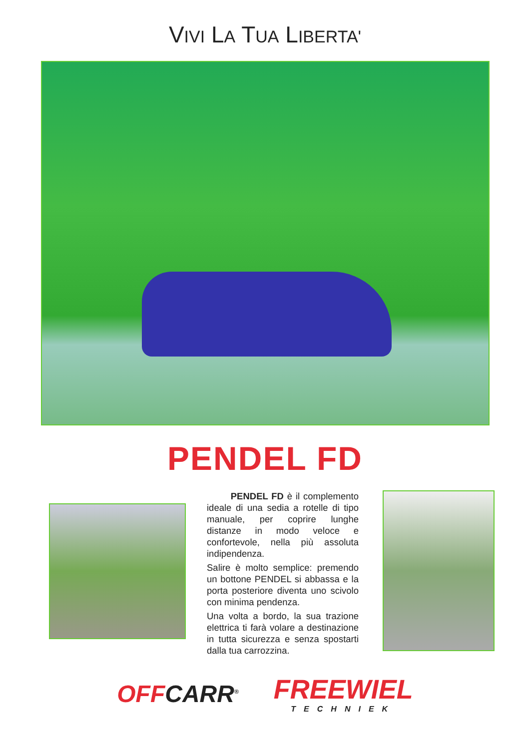VIVI LA TUA LIBERTA'
PENDEL FD
PENDEL FD è il complemento ideale di una sedia a rotelle di tipo manuale, per coprire lunghe distanze in modo veloce e confortevole, nella più assoluta indipendenza.
Salire è molto semplice: premendo un bottone PENDEL si abbassa e la porta posteriore diventa uno scivolo con minima pendenza.
Una volta a bordo, la sua trazione elettrica ti farà volare a destinazione in tutta sicurezza e senza spostarti dalla tua carrozzina.
OFFCARR<sup>®</sup>
FREEWIEL
TECHNIEK